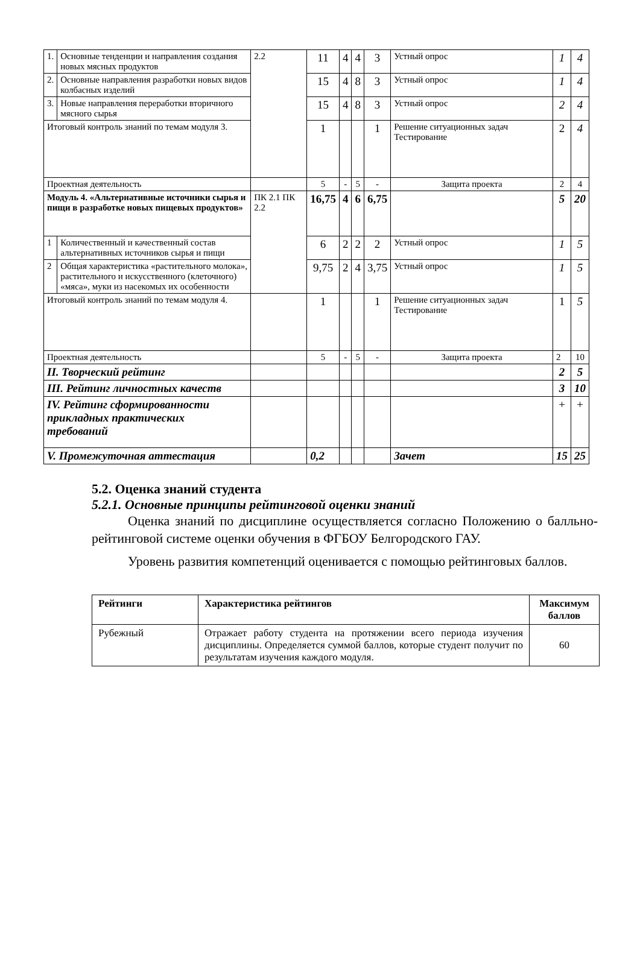| 1. | Основные тенденции и направления создания новых мясных продуктов | 2.2 | 11 | 4 | 4 | 3 | Устный опрос | 1 | 4 |
| 2. | Основные направления разработки новых видов колбасных изделий | | 15 | 4 | 8 | 3 | Устный опрос | 1 | 4 |
| 3. | Новые направления переработки вторичного мясного сырья | | 15 | 4 | 8 | 3 | Устный опрос | 2 | 4 |
| Итоговый контроль знаний по темам модуля 3. | | | 1 | | | 1 | Решение ситуационных задач Тестирование | 2 | 4 |
| Проектная деятельность | | | 5 | - | 5 | - | Защита проекта | 2 | 4 |
| Модуль 4. «Альтернативные источники сырья и пищи в разработке новых пищевых продуктов» | | ПК 2.1 ПК 2.2 | 16,75 | 4 | 6 | 6,75 | | 5 | 20 |
| 1 | Количественный и качественный состав альтернативных источников сырья и пищи | | 6 | 2 | 2 | 2 | Устный опрос | 1 | 5 |
| 2 | Общая характеристика «растительного молока», растительного и искусственного (клеточного) «мяса», муки из насекомых их особенности | | 9,75 | 2 | 4 | 3,75 | Устный опрос | 1 | 5 |
| Итоговый контроль знаний по темам модуля 4. | | | 1 | | | 1 | Решение ситуационных задач Тестирование | 1 | 5 |
| Проектная деятельность | | | 5 | - | 5 | - | Защита проекта | 2 | 10 |
| II. Творческий рейтинг | | | | | | | | 2 | 5 |
| III. Рейтинг личностных качеств | | | | | | | | 3 | 10 |
| IV. Рейтинг сформированности прикладных практических требований | | | | | | | | + | + |
| V. Промежуточная аттестация | | | 0,2 | | | | Зачет | 15 | 25 |
5.2. Оценка знаний студента
5.2.1. Основные принципы рейтинговой оценки знаний
Оценка знаний по дисциплине осуществляется согласно Положению о балльно-рейтинговой системе оценки обучения в ФГБОУ Белгородского ГАУ.
Уровень развития компетенций оценивается с помощью рейтинговых баллов.
| Рейтинги | Характеристика рейтингов | Максимум баллов |
| --- | --- | --- |
| Рубежный | Отражает работу студента на протяжении всего периода изучения дисциплины. Определяется суммой баллов, которые студент получит по результатам изучения каждого модуля. | 60 |